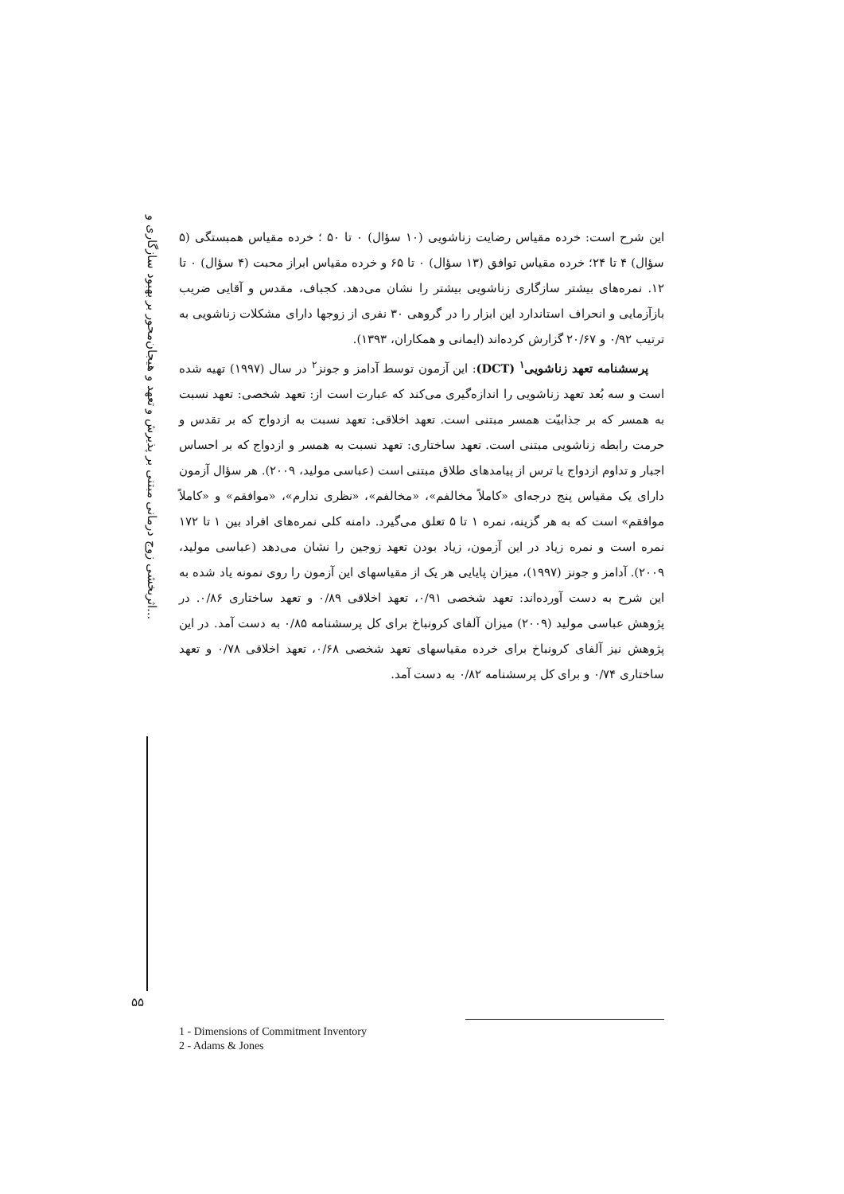اثربخشی زوج درمانی مبتنی بر پذیرش و تعهد و هیجان‌محور بر بهبود سازگاری و...
این شرح است: خرده مقیاس رضایت زناشویی (۱۰ سؤال) ۰ تا ۵۰ ؛ خرده مقیاس همبستگی (۵ سؤال) ۴ تا ۲۴؛ خرده مقیاس توافق (۱۳ سؤال) ۰ تا ۶۵ و خرده مقیاس ابراز محبت (۴ سؤال) ۰ تا ۱۲. نمره‌های بیشتر سازگاری زناشویی بیشتر را نشان می‌دهد. کجباف، مقدس و آقایی ضریب بازآزمایی و انحراف استاندارد این ابزار را در گروهی ۳۰ نفری از زوجها دارای مشکلات زناشویی به ترتیب ۰/۹۲ و ۲۰/۶۷ گزارش کرده‌اند (ایمانی و همکاران، ۱۳۹۳).
پرسشنامه تعهد زناشویی<sup>۱</sup> (DCT): این آزمون توسط آدامز و جونز<sup>۲</sup> در سال (۱۹۹۷) تهیه شده است و سه بُعد تعهد زناشویی را اندازه‌گیری می‌کند که عبارت است از: تعهد شخصی: تعهد نسبت به همسر که بر جذابیّت همسر مبتنی است. تعهد اخلاقی: تعهد نسبت به ازدواج که بر تقدس و حرمت رابطه زناشویی مبتنی است. تعهد ساختاری: تعهد نسبت به همسر و ازدواج که بر احساس اجبار و تداوم ازدواج یا ترس از پیامدهای طلاق مبتنی است (عباسی مولید، ۲۰۰۹). هر سؤال آزمون دارای یک مقیاس پنج درجه‌ای «کاملاً مخالفم»، «مخالفم»، «نظری ندارم»، «موافقم» و «کاملاً موافقم» است که به هر گزینه، نمره ۱ تا ۵ تعلق می‌گیرد. دامنه کلی نمره‌های افراد بین ۱ تا ۱۷۲ نمره است و نمره زیاد در این آزمون، زیاد بودن تعهد زوجین را نشان می‌دهد (عباسی مولید، ۲۰۰۹). آدامز و جونز (۱۹۹۷)، میزان پایایی هر یک از مقیاسهای این آزمون را روی نمونه یاد شده به این شرح به دست آورده‌اند: تعهد شخصی ۰/۹۱، تعهد اخلاقی ۰/۸۹ و تعهد ساختاری ۰/۸۶. در پژوهش عباسی مولید (۲۰۰۹) میزان آلفای کرونباخ برای کل پرسشنامه ۰/۸۵ به دست آمد. در این پژوهش نیز آلفای کرونباخ برای خرده مقیاسهای تعهد شخصی ۰/۶۸، تعهد اخلاقی ۰/۷۸ و تعهد ساختاری ۰/۷۴ و برای کل پرسشنامه ۰/۸۲ به دست آمد.
۵۵
1 - Dimensions of Commitment Inventory
2 - Adams & Jones